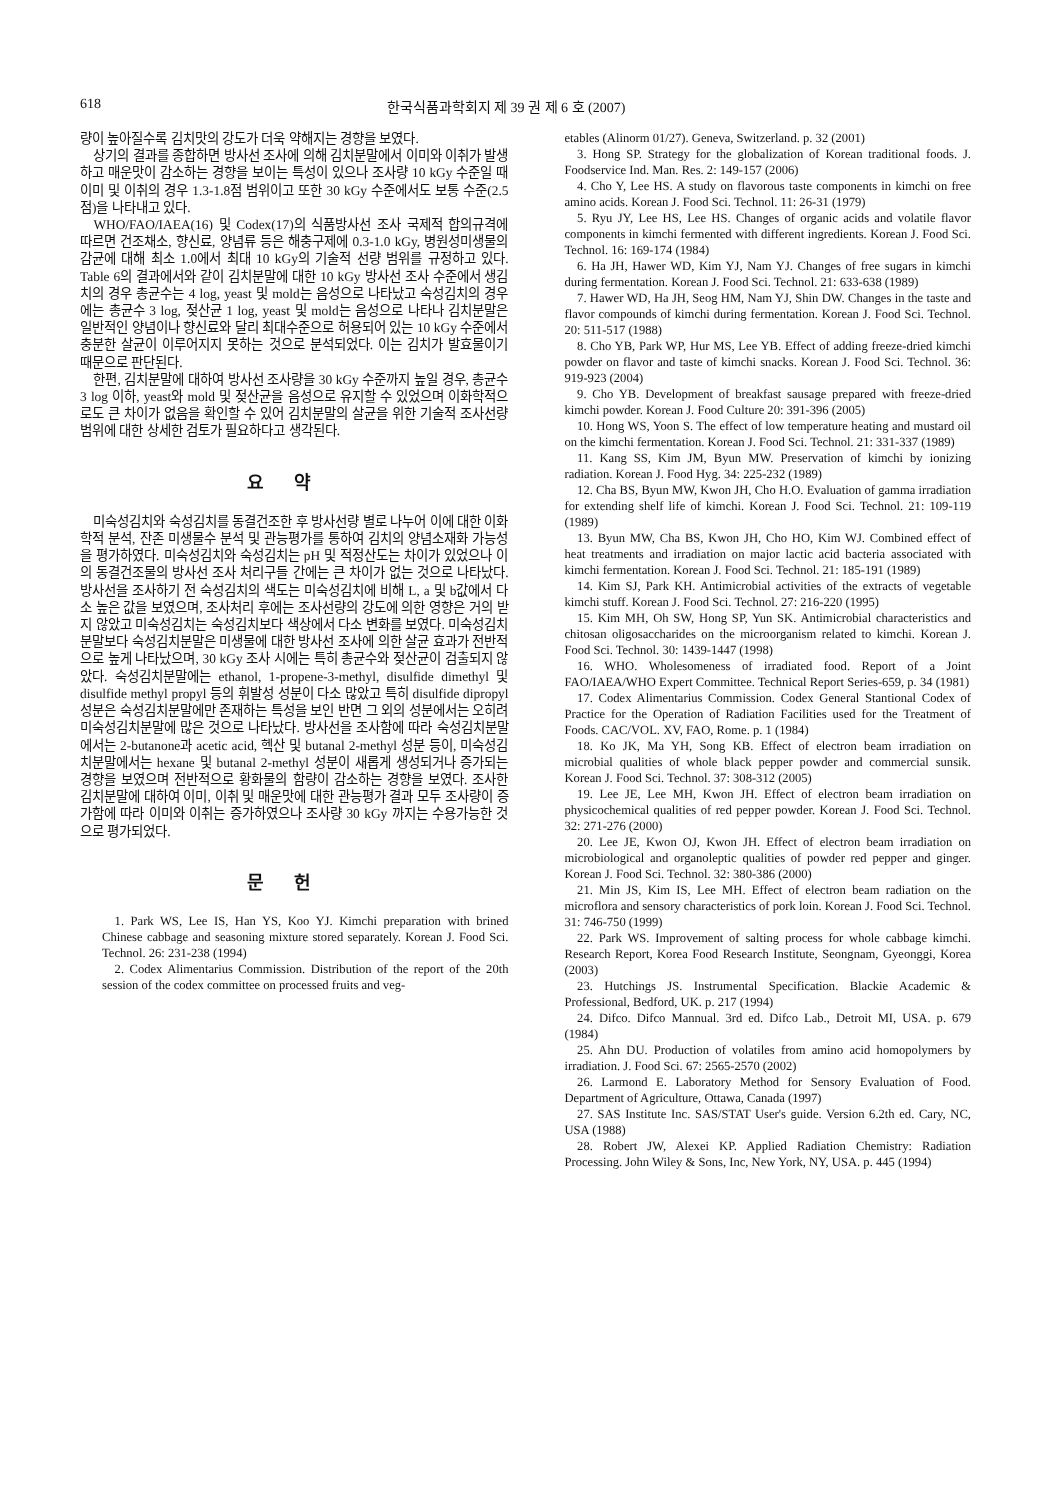618 한국식품과학회지 제 39 권 제 6 호 (2007)
량이 높아질수록 김치맛의 강도가 더욱 약해지는 경향을 보였다.
상기의 결과를 종합하면 방사선 조사에 의해 김치분말에서 이미와 이취가 발생하고 매운맛이 감소하는 경향을 보이는 특성이 있으나 조사량 10 kGy 수준일 때 이미 및 이취의 경우 1.3-1.8점 범위이고 또한 30 kGy 수준에서도 보통 수준(2.5점)을 나타내고 있다.
WHO/FAO/IAEA(16) 및 Codex(17)의 식품방사선 조사 국제적 합의규격에 따르면 건조채소, 향신료, 양념류 등은 해충구제에 0.3-1.0 kGy, 병원성미생물의 감균에 대해 최소 1.0에서 최대 10 kGy의 기술적 선량 범위를 규정하고 있다. Table 6의 결과에서와 같이 김치분말에 대한 10 kGy 방사선 조사 수준에서 생김치의 경우 총균수는 4 log, yeast 및 mold는 음성으로 나타났고 숙성김치의 경우에는 총균수 3 log, 젖산균 1 log, yeast 및 mold는 음성으로 나타나 김치분말은 일반적인 양념이나 향신료와 달리 최대수준으로 허용되어 있는 10 kGy 수준에서 충분한 살균이 이루어지지 못하는 것으로 분석되었다. 이는 김치가 발효물이기 때문으로 판단된다.
한편, 김치분말에 대하여 방사선 조사량을 30 kGy 수준까지 높일 경우, 총균수 3 log 이하, yeast와 mold 및 젖산균을 음성으로 유지할 수 있었으며 이화학적으로도 큰 차이가 없음을 확인할 수 있어 김치분말의 살균을 위한 기술적 조사선량 범위에 대한 상세한 검토가 필요하다고 생각된다.
요약
미숙성김치와 숙성김치를 동결건조한 후 방사선량 별로 나누어 이에 대한 이화학적 분석, 잔존 미생물수 분석 및 관능평가를 통하여 김치의 양념소재화 가능성을 평가하였다. 미숙성김치와 숙성김치는 pH 및 적정산도는 차이가 있었으나 이의 동결건조물의 방사선 조사 처리구들 간에는 큰 차이가 없는 것으로 나타났다. 방사선을 조사하기 전 숙성김치의 색도는 미숙성김치에 비해 L, a 및 b값에서 다소 높은 값을 보였으며, 조사처리 후에는 조사선량의 강도에 의한 영향은 거의 받지 않았고 미숙성김치는 숙성김치보다 색상에서 다소 변화를 보였다. 미숙성김치분말보다 숙성김치분말은 미생물에 대한 방사선 조사에 의한 살균 효과가 전반적으로 높게 나타났으며, 30 kGy 조사 시에는 특히 총균수와 젖산균이 검출되지 않았다. 숙성김치분말에는 ethanol, 1-propene-3-methyl, disulfide dimethyl 및 disulfide methyl propyl 등의 휘발성 성분이 다소 많았고 특히 disulfide dipropyl 성분은 숙성김치분말에만 존재하는 특성을 보인 반면 그 외의 성분에서는 오히려 미숙성김치분말에 많은 것으로 나타났다. 방사선을 조사함에 따라 숙성김치분말에서는 2-butanone과 acetic acid, 헥산 및 butanal 2-methyl 성분 등이, 미숙성김치분말에서는 hexane 및 butanal 2-methyl 성분이 새롭게 생성되거나 증가되는 경향을 보였으며 전반적으로 황화물의 함량이 감소하는 경향을 보였다. 조사한 김치분말에 대하여 이미, 이취 및 매운맛에 대한 관능평가 결과 모두 조사량이 증가함에 따라 이미와 이취는 증가하였으나 조사량 30 kGy 까지는 수용가능한 것으로 평가되었다.
문헌
1. Park WS, Lee IS, Han YS, Koo YJ. Kimchi preparation with brined Chinese cabbage and seasoning mixture stored separately. Korean J. Food Sci. Technol. 26: 231-238 (1994)
2. Codex Alimentarius Commission. Distribution of the report of the 20th session of the codex committee on processed fruits and veg-
etables (Alinorm 01/27). Geneva, Switzerland. p. 32 (2001)
3. Hong SP. Strategy for the globalization of Korean traditional foods. J. Foodservice Ind. Man. Res. 2: 149-157 (2006)
4. Cho Y, Lee HS. A study on flavorous taste components in kimchi on free amino acids. Korean J. Food Sci. Technol. 11: 26-31 (1979)
5. Ryu JY, Lee HS, Lee HS. Changes of organic acids and volatile flavor components in kimchi fermented with different ingredients. Korean J. Food Sci. Technol. 16: 169-174 (1984)
6. Ha JH, Hawer WD, Kim YJ, Nam YJ. Changes of free sugars in kimchi during fermentation. Korean J. Food Sci. Technol. 21: 633-638 (1989)
7. Hawer WD, Ha JH, Seog HM, Nam YJ, Shin DW. Changes in the taste and flavor compounds of kimchi during fermentation. Korean J. Food Sci. Technol. 20: 511-517 (1988)
8. Cho YB, Park WP, Hur MS, Lee YB. Effect of adding freeze-dried kimchi powder on flavor and taste of kimchi snacks. Korean J. Food Sci. Technol. 36: 919-923 (2004)
9. Cho YB. Development of breakfast sausage prepared with freeze-dried kimchi powder. Korean J. Food Culture 20: 391-396 (2005)
10. Hong WS, Yoon S. The effect of low temperature heating and mustard oil on the kimchi fermentation. Korean J. Food Sci. Technol. 21: 331-337 (1989)
11. Kang SS, Kim JM, Byun MW. Preservation of kimchi by ionizing radiation. Korean J. Food Hyg. 34: 225-232 (1989)
12. Cha BS, Byun MW, Kwon JH, Cho H.O. Evaluation of gamma irradiation for extending shelf life of kimchi. Korean J. Food Sci. Technol. 21: 109-119 (1989)
13. Byun MW, Cha BS, Kwon JH, Cho HO, Kim WJ. Combined effect of heat treatments and irradiation on major lactic acid bacteria associated with kimchi fermentation. Korean J. Food Sci. Technol. 21: 185-191 (1989)
14. Kim SJ, Park KH. Antimicrobial activities of the extracts of vegetable kimchi stuff. Korean J. Food Sci. Technol. 27: 216-220 (1995)
15. Kim MH, Oh SW, Hong SP, Yun SK. Antimicrobial characteristics and chitosan oligosaccharides on the microorganism related to kimchi. Korean J. Food Sci. Technol. 30: 1439-1447 (1998)
16. WHO. Wholesomeness of irradiated food. Report of a Joint FAO/IAEA/WHO Expert Committee. Technical Report Series-659, p. 34 (1981)
17. Codex Alimentarius Commission. Codex General Stantional Codex of Practice for the Operation of Radiation Facilities used for the Treatment of Foods. CAC/VOL. XV, FAO, Rome. p. 1 (1984)
18. Ko JK, Ma YH, Song KB. Effect of electron beam irradiation on microbial qualities of whole black pepper powder and commercial sunsik. Korean J. Food Sci. Technol. 37: 308-312 (2005)
19. Lee JE, Lee MH, Kwon JH. Effect of electron beam irradiation on physicochemical qualities of red pepper powder. Korean J. Food Sci. Technol. 32: 271-276 (2000)
20. Lee JE, Kwon OJ, Kwon JH. Effect of electron beam irradiation on microbiological and organoleptic qualities of powder red pepper and ginger. Korean J. Food Sci. Technol. 32: 380-386 (2000)
21. Min JS, Kim IS, Lee MH. Effect of electron beam radiation on the microflora and sensory characteristics of pork loin. Korean J. Food Sci. Technol. 31: 746-750 (1999)
22. Park WS. Improvement of salting process for whole cabbage kimchi. Research Report, Korea Food Research Institute, Seongnam, Gyeonggi, Korea (2003)
23. Hutchings JS. Instrumental Specification. Blackie Academic & Professional, Bedford, UK. p. 217 (1994)
24. Difco. Difco Mannual. 3rd ed. Difco Lab., Detroit MI, USA. p. 679 (1984)
25. Ahn DU. Production of volatiles from amino acid homopolymers by irradiation. J. Food Sci. 67: 2565-2570 (2002)
26. Larmond E. Laboratory Method for Sensory Evaluation of Food. Department of Agriculture, Ottawa, Canada (1997)
27. SAS Institute Inc. SAS/STAT User's guide. Version 6.2th ed. Cary, NC, USA (1988)
28. Robert JW, Alexei KP. Applied Radiation Chemistry: Radiation Processing. John Wiley & Sons, Inc, New York, NY, USA. p. 445 (1994)